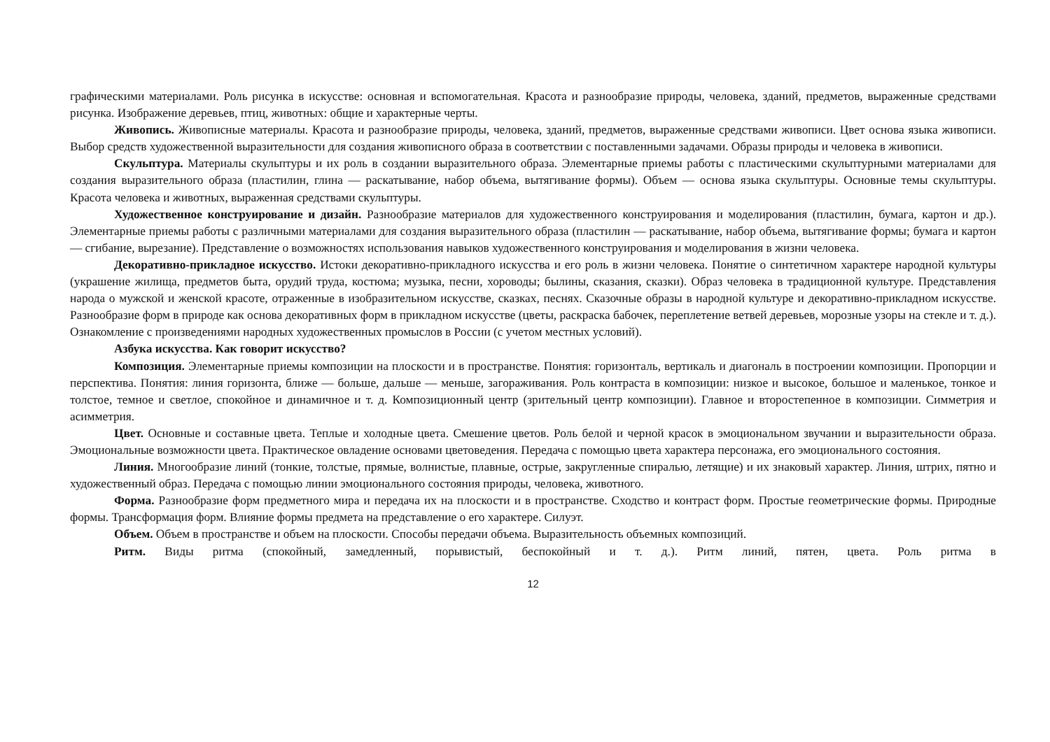графическими материалами. Роль рисунка в искусстве: основная и вспомогательная. Красота и разнообразие природы, человека, зданий, предметов, выраженные средствами рисунка. Изображение деревьев, птиц, животных: общие и характерные черты.
Живопись. Живописные материалы. Красота и разнообразие природы, человека, зданий, предметов, выраженные средствами живописи. Цвет основа языка живописи. Выбор средств художественной выразительности для создания живописного образа в соответствии с поставленными задачами. Образы природы и человека в живописи.
Скульптура. Материалы скульптуры и их роль в создании выразительного образа. Элементарные приемы работы с пластическими скульптурными материалами для создания выразительного образа (пластилин, глина — раскатывание, набор объема, вытягивание формы). Объем — основа языка скульптуры. Основные темы скульптуры. Красота человека и животных, выраженная средствами скульптуры.
Художественное конструирование и дизайн. Разнообразие материалов для художественного конструирования и моделирования (пластилин, бумага, картон и др.). Элементарные приемы работы с различными материалами для создания выразительного образа (пластилин — раскатывание, набор объема, вытягивание формы; бумага и картон — сгибание, вырезание). Представление о возможностях использования навыков художественного конструирования и моделирования в жизни человека.
Декоративно-прикладное искусство. Истоки декоративно-прикладного искусства и его роль в жизни человека. Понятие о синтетичном характере народной культуры (украшение жилища, предметов быта, орудий труда, костюма; музыка, песни, хороводы; былины, сказания, сказки). Образ человека в традиционной культуре. Представления народа о мужской и женской красоте, отраженные в изобразительном искусстве, сказках, песнях. Сказочные образы в народной культуре и декоративно-прикладном искусстве. Разнообразие форм в природе как основа декоративных форм в прикладном искусстве (цветы, раскраска бабочек, переплетение ветвей деревьев, морозные узоры на стекле и т. д.). Ознакомление с произведениями народных художественных промыслов в России (с учетом местных условий).
Азбука искусства. Как говорит искусство?
Композиция. Элементарные приемы композиции на плоскости и в пространстве. Понятия: горизонталь, вертикаль и диагональ в построении композиции. Пропорции и перспектива. Понятия: линия горизонта, ближе — больше, дальше — меньше, загораживания. Роль контраста в композиции: низкое и высокое, большое и маленькое, тонкое и толстое, темное и светлое, спокойное и динамичное и т. д. Композиционный центр (зрительный центр композиции). Главное и второстепенное в композиции. Симметрия и асимметрия.
Цвет. Основные и составные цвета. Теплые и холодные цвета. Смешение цветов. Роль белой и черной красок в эмоциональном звучании и выразительности образа. Эмоциональные возможности цвета. Практическое овладение основами цветоведения. Передача с помощью цвета характера персонажа, его эмоционального состояния.
Линия. Многообразие линий (тонкие, толстые, прямые, волнистые, плавные, острые, закругленные спиралью, летящие) и их знаковый характер. Линия, штрих, пятно и художественный образ. Передача с помощью линии эмоционального состояния природы, человека, животного.
Форма. Разнообразие форм предметного мира и передача их на плоскости и в пространстве. Сходство и контраст форм. Простые геометрические формы. Природные формы. Трансформация форм. Влияние формы предмета на представление о его характере. Силуэт.
Объем. Объем в пространстве и объем на плоскости. Способы передачи объема. Выразительность объемных композиций.
Ритм. Виды ритма (спокойный, замедленный, порывистый, беспокойный и т. д.). Ритм линий, пятен, цвета. Роль ритма в
12